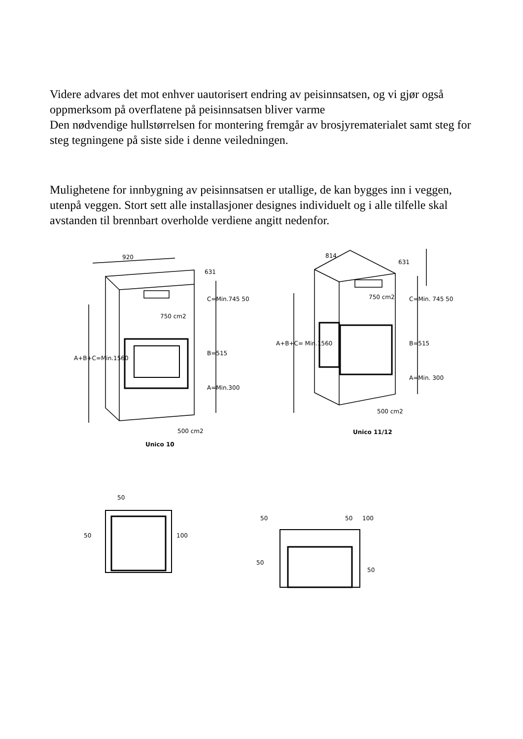Videre advares det mot enhver uautorisert endring av peisinnsatsen, og vi gjør også oppmerksom på overflatene på peisinnsatsen bliver varme
Den nødvendige hullstørrelsen for montering fremgår av brosjyrematerialet samt steg for steg tegningene på siste side i denne veiledningen.
Mulighetene for innbygning av peisinnsatsen er utallige, de kan bygges inn i veggen, utenpå veggen. Stort sett alle installasjoner designes individuelt og i alle tilfelle skal avstanden til brennbart overholde verdiene angitt nedenfor.
920
631
750 cm2
C=Min.745 50
B=515
A=Min.300
A+B+C=Min.1560
500 cm2
Unico 10
814
631
750 cm2 C=Min. 745 50
B=515
A=Min. 300
A+B+C= Min.1560
500 cm2
Unico 11/12
50
50 100
50 50 100
50
50